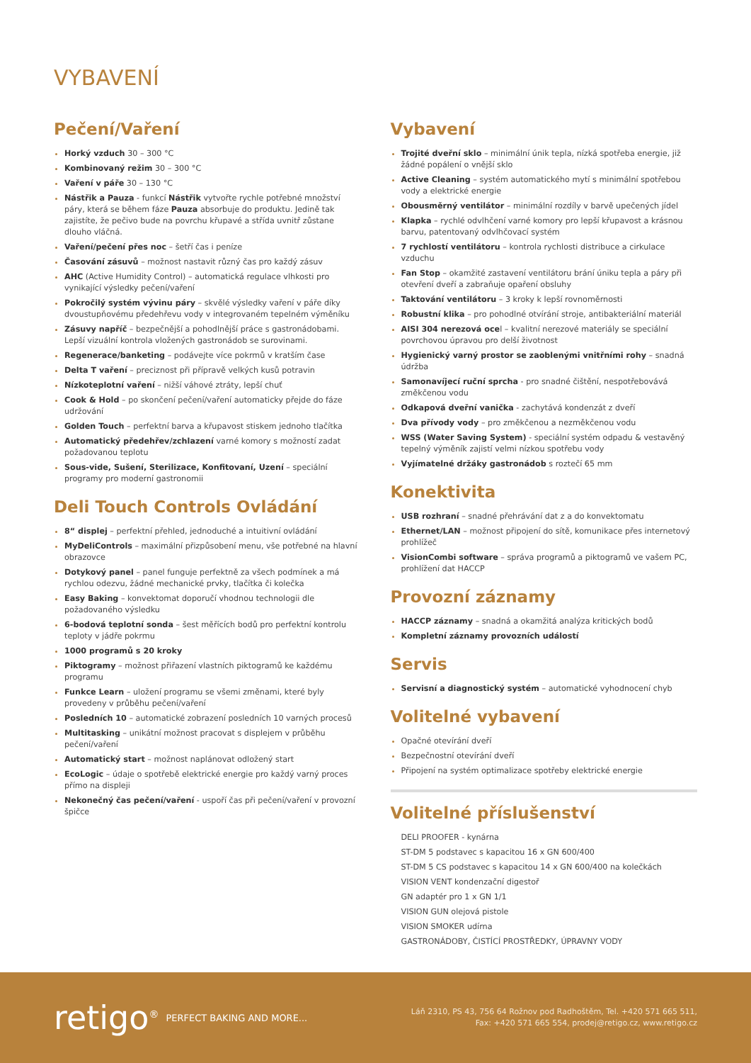VYBAVENÍ
Pečení/Vaření
Horký vzduch 30 – 300 °C
Kombinovaný režim 30 – 300 °C
Vaření v páře 30 – 130 °C
Nástřik a Pauza - funkcí Nástřik vytvořte rychle potřebné množství páry, která se během fáze Pauza absorbuje do produktu. Jedině tak zajistíte, že pečivo bude na povrchu křupavé a střída uvnitř zůstane dlouho vláčná.
Vaření/pečení přes noc – šetří čas i peníze
Časování zásuvů – možnost nastavit různý čas pro každý zásuv
AHC (Active Humidity Control) – automatická regulace vlhkosti pro vynikající výsledky pečení/vaření
Pokročilý systém vývinu páry – skvělé výsledky vaření v páře díky dvoustupňovému předehřevu vody v integrovaném tepelném výměníku
Zásuvy napříč – bezpečnější a pohodlnější práce s gastronádobami. Lepší vizuální kontrola vložených gastronádob se surovinami.
Regenerace/banketing – podávejte více pokrmů v kratším čase
Delta T vaření – preciznost při přípravě velkých kusů potravin
Nízkoteplotní vaření – nižší váhové ztráty, lepší chuť
Cook & Hold – po skončení pečení/vaření automaticky přejde do fáze udržování
Golden Touch – perfektní barva a křupavost stiskem jednoho tlačítka
Automatický předehřev/zchlazení varné komory s možností zadat požadovanou teplotu
Sous-vide, Sušení, Sterilizace, Konfitovaní, Uzení – speciální programy pro moderní gastronomii
Deli Touch Controls Ovládání
8“ displej – perfektní přehled, jednoduché a intuitivní ovládání
MyDeliControls – maximální přizpůsobení menu, vše potřebné na hlavní obrazovce
Dotykový panel – panel funguje perfektně za všech podmínek a má rychlou odezvu, žádné mechanické prvky, tlačítka či kolečka
Easy Baking – konvektomat doporučí vhodnou technologii dle požadovaného výsledku
6-bodová teplotní sonda – šest měřících bodů pro perfektní kontrolu teploty v jádře pokrmu
1000 programů s 20 kroky
Piktogramy – možnost přiřazení vlastních piktogramů ke každému programu
Funkce Learn – uložení programu se všemi změnami, které byly provedeny v průběhu pečení/vaření
Posledních 10 – automatické zobrazení posledních 10 varných procesů
Multitasking – unikátní možnost pracovat s displejem v průběhu pečení/vaření
Automatický start – možnost naplánovat odložený start
EcoLogic – údaje o spotřebě elektrické energie pro každý varný proces přímo na displeji
Nekonečný čas pečení/vaření - uspoří čas při pečení/vaření v provozní špičce
Vybavení
Trojité dveřní sklo – minimální únik tepla, nízká spotřeba energie, již žádné popálení o vnější sklo
Active Cleaning – systém automatického mytí s minimální spotřebou vody a elektrické energie
Obousměrný ventilátor – minimální rozdíly v barvě upečených jídel
Klapka – rychlé odvlhčení varné komory pro lepší křupavost a krásnou barvu, patentovaný odvlhčovací systém
7 rychlostí ventilátoru – kontrola rychlosti distribuce a cirkulace vzduchu
Fan Stop – okamžité zastavení ventilátoru brání úniku tepla a páry při otevření dveří a zabraňuje opaření obsluhy
Taktování ventilátoru – 3 kroky k lepší rovnoměrnosti
Robustní klika – pro pohodlné otvírání stroje, antibakteriální materiál
AISI 304 nerezová ocel – kvalitní nerezové materiály se speciální povrchovou úpravou pro delší životnost
Hygienický varný prostor se zaoblenými vnitřními rohy – snadná údržba
Samonavíjecí ruční sprcha - pro snadné čištění, nespotřebovává změkčenou vodu
Odkapová dveřní vanička - zachytává kondenzát z dveří
Dva přívody vody – pro změkčenou a nezměkčenou vodu
WSS (Water Saving System) - speciální systém odpadu & vestavěný tepelný výměník zajistí velmi nízkou spotřebu vody
Vyjímatelné držáky gastronádob s roztečí 65 mm
Konektivita
USB rozhraní – snadné přehrávání dat z a do konvektomatu
Ethernet/LAN – možnost připojení do sítě, komunikace přes internetový prohlížeč
VisionCombi software – správa programů a piktogramů ve vašem PC, prohlížení dat HACCP
Provozní záznamy
HACCP záznamy – snadná a okamžitá analýza kritických bodů
Kompletní záznamy provozních událostí
Servis
Servisní a diagnostický systém – automatické vyhodnocení chyb
Volitelné vybavení
Opačné otevírání dveří
Bezpečnostní otevírání dveří
Připojení na systém optimalizace spotřeby elektrické energie
Volitelné příslušenství
DELI PROOFER - kynárna
ST-DM 5 podstavec s kapacitou 16 x GN 600/400
ST-DM 5 CS podstavec s kapacitou 14 x GN 600/400 na kolečkách
VISION VENT kondenzační digestoř
GN adaptér pro 1 x GN 1/1
VISION GUN olejová pistole
VISION SMOKER udírna
GASTRONÁDOBY, ČISTÍCÍ PROSTŘEDKY, ÚPRAVNY VODY
retigo<sup>®</sup> PERFECT BAKING AND MORE...
Láň 2310, PS 43, 756 64 Rožnov pod Radhoštěm, Tel. +420 571 665 511,
Fax: +420 571 665 554, prodej@retigo.cz, www.retigo.cz